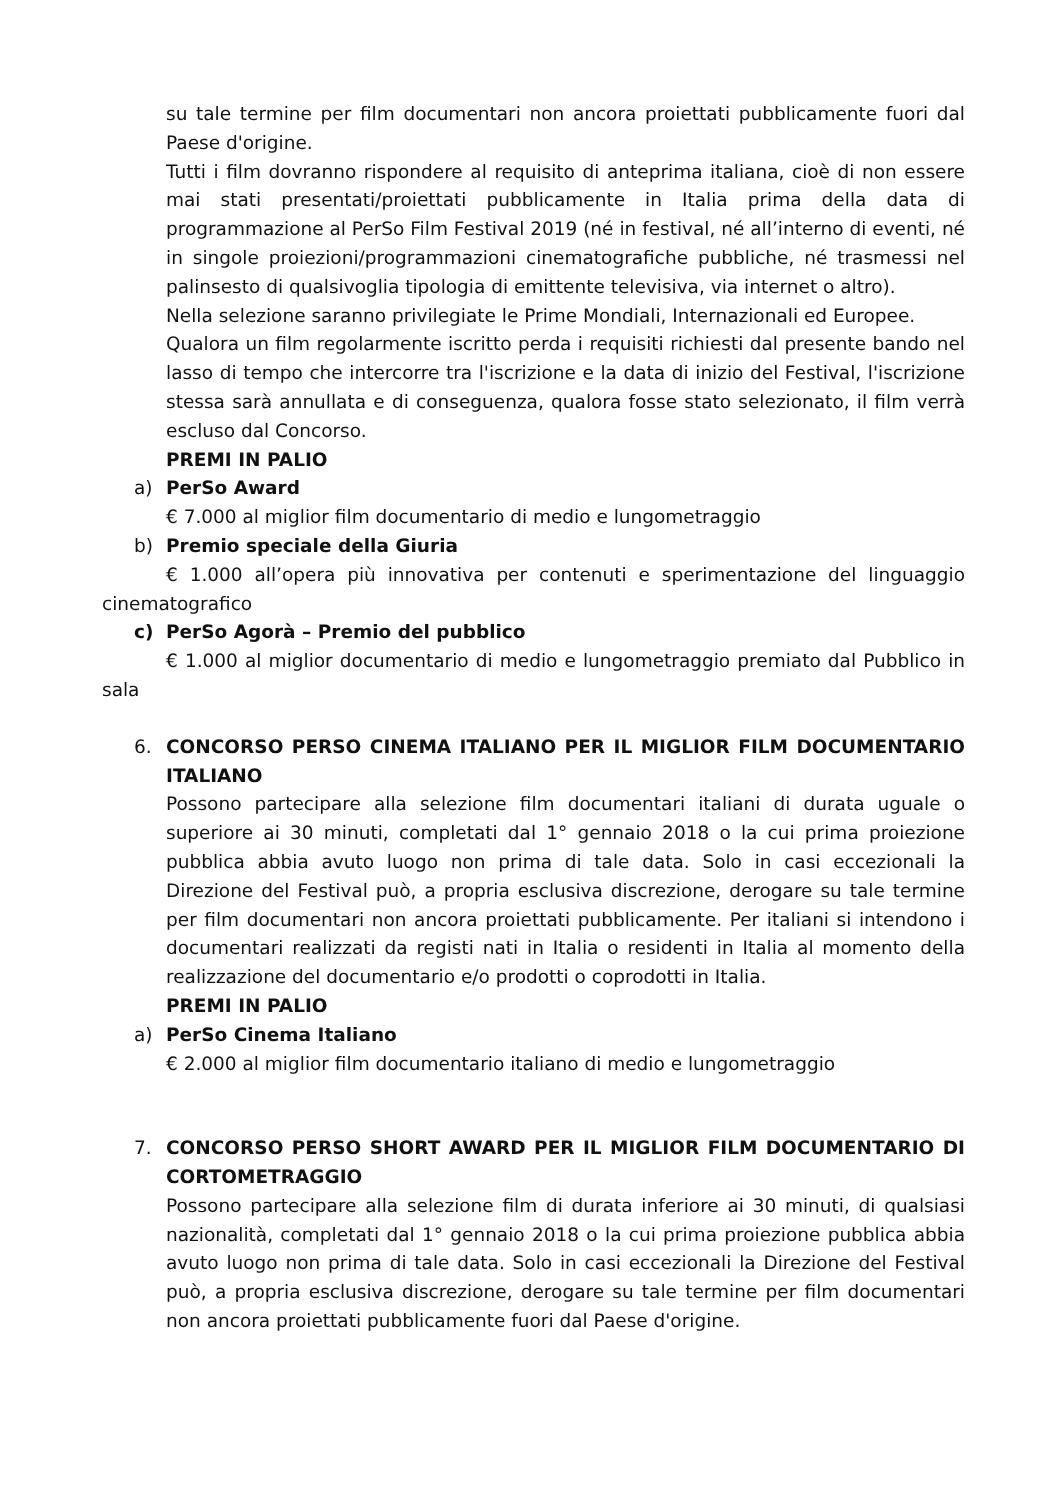su tale termine per film documentari non ancora proiettati pubblicamente fuori dal Paese d'origine.
Tutti i film dovranno rispondere al requisito di anteprima italiana, cioè di non essere mai stati presentati/proiettati pubblicamente in Italia prima della data di programmazione al PerSo Film Festival 2019 (né in festival, né all’interno di eventi, né in singole proiezioni/programmazioni cinematografiche pubbliche, né trasmessi nel palinsesto di qualsivoglia tipologia di emittente televisiva, via internet o altro).
Nella selezione saranno privilegiate le Prime Mondiali, Internazionali ed Europee.
Qualora un film regolarmente iscritto perda i requisiti richiesti dal presente bando nel lasso di tempo che intercorre tra l'iscrizione e la data di inizio del Festival, l'iscrizione stessa sarà annullata e di conseguenza, qualora fosse stato selezionato, il film verrà escluso dal Concorso.
PREMI IN PALIO
a) PerSo Award
€ 7.000 al miglior film documentario di medio e lungometraggio
b) Premio speciale della Giuria
€ 1.000 all’opera più innovativa per contenuti e sperimentazione del linguaggio cinematografico
c) PerSo Agorà – Premio del pubblico
€ 1.000 al miglior documentario di medio e lungometraggio premiato dal Pubblico in sala
6. CONCORSO PERSO CINEMA ITALIANO PER IL MIGLIOR FILM DOCUMENTARIO ITALIANO
Possono partecipare alla selezione film documentari italiani di durata uguale o superiore ai 30 minuti, completati dal 1° gennaio 2018 o la cui prima proiezione pubblica abbia avuto luogo non prima di tale data. Solo in casi eccezionali la Direzione del Festival può, a propria esclusiva discrezione, derogare su tale termine per film documentari non ancora proiettati pubblicamente. Per italiani si intendono i documentari realizzati da registi nati in Italia o residenti in Italia al momento della realizzazione del documentario e/o prodotti o coprodotti in Italia.
PREMI IN PALIO
a) PerSo Cinema Italiano
€ 2.000 al miglior film documentario italiano di medio e lungometraggio
7. CONCORSO PERSO SHORT AWARD PER IL MIGLIOR FILM DOCUMENTARIO DI CORTOMETRAGGIO
Possono partecipare alla selezione film di durata inferiore ai 30 minuti, di qualsiasi nazionalità, completati dal 1° gennaio 2018 o la cui prima proiezione pubblica abbia avuto luogo non prima di tale data. Solo in casi eccezionali la Direzione del Festival può, a propria esclusiva discrezione, derogare su tale termine per film documentari non ancora proiettati pubblicamente fuori dal Paese d'origine.